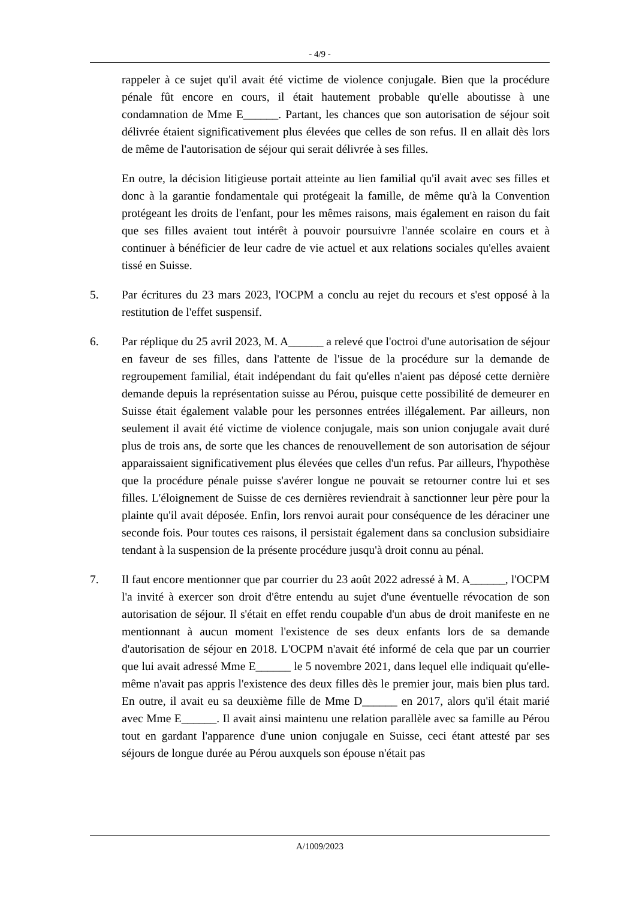- 4/9 -
rappeler à ce sujet qu'il avait été victime de violence conjugale. Bien que la procédure pénale fût encore en cours, il était hautement probable qu'elle aboutisse à une condamnation de Mme E______. Partant, les chances que son autorisation de séjour soit délivrée étaient significativement plus élevées que celles de son refus. Il en allait dès lors de même de l'autorisation de séjour qui serait délivrée à ses filles.
En outre, la décision litigieuse portait atteinte au lien familial qu'il avait avec ses filles et donc à la garantie fondamentale qui protégeait la famille, de même qu'à la Convention protégeant les droits de l'enfant, pour les mêmes raisons, mais également en raison du fait que ses filles avaient tout intérêt à pouvoir poursuivre l'année scolaire en cours et à continuer à bénéficier de leur cadre de vie actuel et aux relations sociales qu'elles avaient tissé en Suisse.
5. Par écritures du 23 mars 2023, l'OCPM a conclu au rejet du recours et s'est opposé à la restitution de l'effet suspensif.
6. Par réplique du 25 avril 2023, M. A______ a relevé que l'octroi d'une autorisation de séjour en faveur de ses filles, dans l'attente de l'issue de la procédure sur la demande de regroupement familial, était indépendant du fait qu'elles n'aient pas déposé cette dernière demande depuis la représentation suisse au Pérou, puisque cette possibilité de demeurer en Suisse était également valable pour les personnes entrées illégalement. Par ailleurs, non seulement il avait été victime de violence conjugale, mais son union conjugale avait duré plus de trois ans, de sorte que les chances de renouvellement de son autorisation de séjour apparaissaient significativement plus élevées que celles d'un refus. Par ailleurs, l'hypothèse que la procédure pénale puisse s'avérer longue ne pouvait se retourner contre lui et ses filles. L'éloignement de Suisse de ces dernières reviendrait à sanctionner leur père pour la plainte qu'il avait déposée. Enfin, lors renvoi aurait pour conséquence de les déraciner une seconde fois. Pour toutes ces raisons, il persistait également dans sa conclusion subsidiaire tendant à la suspension de la présente procédure jusqu'à droit connu au pénal.
7. Il faut encore mentionner que par courrier du 23 août 2022 adressé à M. A______, l'OCPM l'a invité à exercer son droit d'être entendu au sujet d'une éventuelle révocation de son autorisation de séjour. Il s'était en effet rendu coupable d'un abus de droit manifeste en ne mentionnant à aucun moment l'existence de ses deux enfants lors de sa demande d'autorisation de séjour en 2018. L'OCPM n'avait été informé de cela que par un courrier que lui avait adressé Mme E______ le 5 novembre 2021, dans lequel elle indiquait qu'elle-même n'avait pas appris l'existence des deux filles dès le premier jour, mais bien plus tard. En outre, il avait eu sa deuxième fille de Mme D______ en 2017, alors qu'il était marié avec Mme E______. Il avait ainsi maintenu une relation parallèle avec sa famille au Pérou tout en gardant l'apparence d'une union conjugale en Suisse, ceci étant attesté par ses séjours de longue durée au Pérou auxquels son épouse n'était pas
A/1009/2023